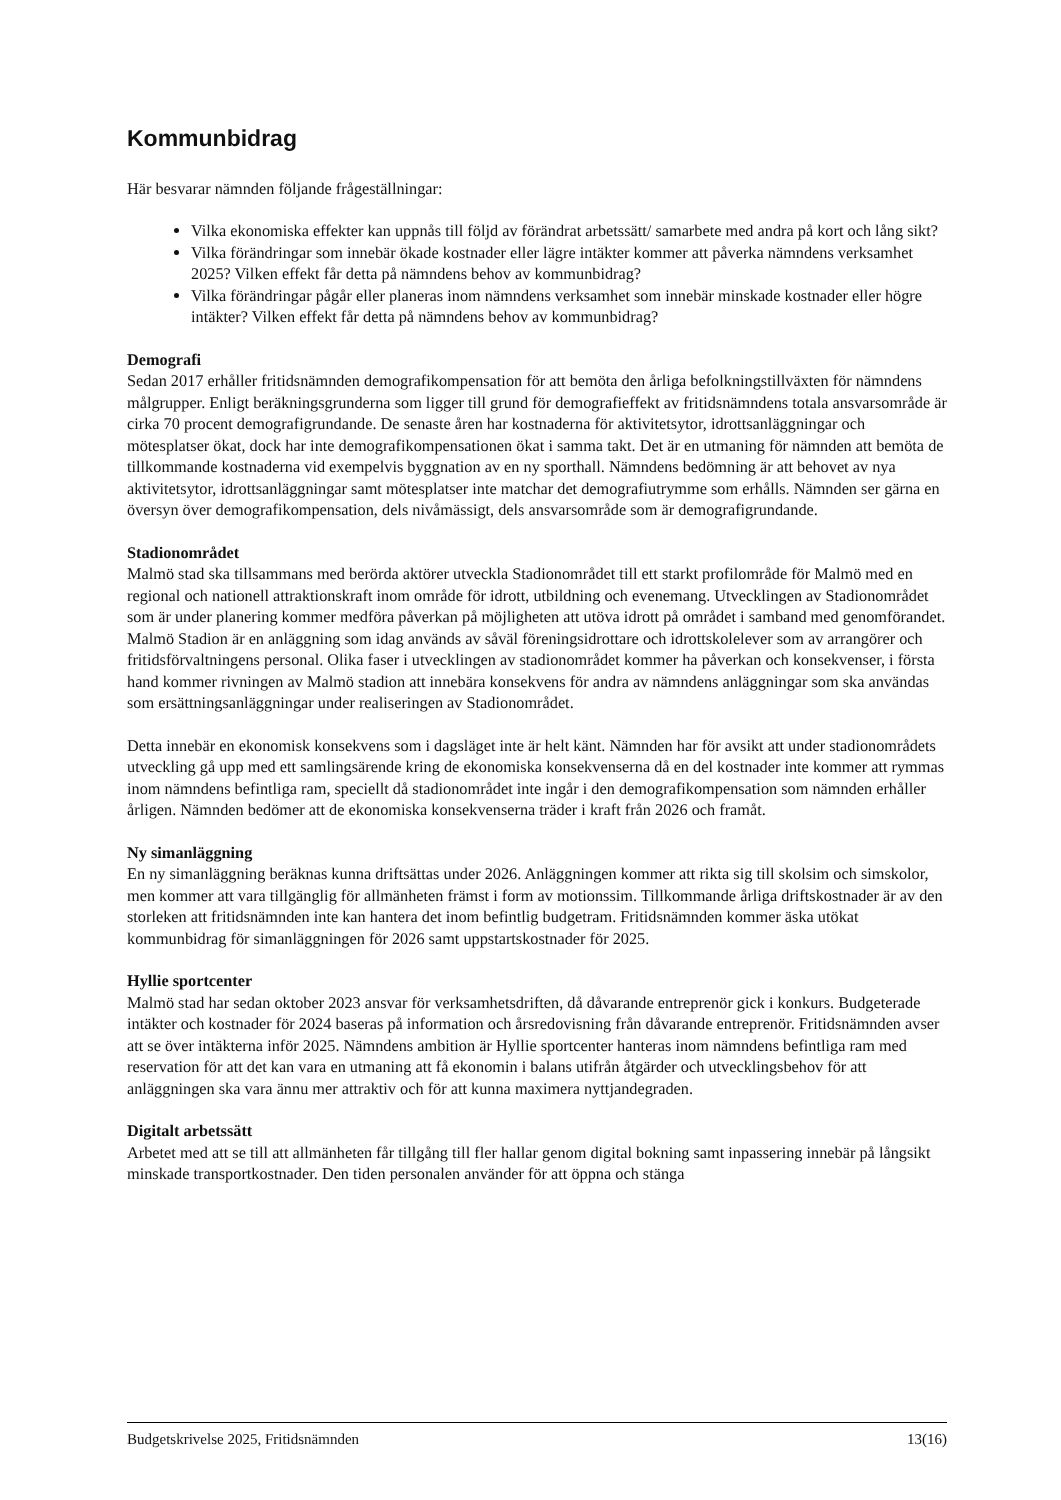Kommunbidrag
Här besvarar nämnden följande frågeställningar:
Vilka ekonomiska effekter kan uppnås till följd av förändrat arbetssätt/ samarbete med andra på kort och lång sikt?
Vilka förändringar som innebär ökade kostnader eller lägre intäkter kommer att påverka nämndens verksamhet 2025? Vilken effekt får detta på nämndens behov av kommunbidrag?
Vilka förändringar pågår eller planeras inom nämndens verksamhet som innebär minskade kostnader eller högre intäkter? Vilken effekt får detta på nämndens behov av kommunbidrag?
Demografi
Sedan 2017 erhåller fritidsnämnden demografikompensation för att bemöta den årliga befolkningstillväxten för nämndens målgrupper. Enligt beräkningsgrunderna som ligger till grund för demografieffekt av fritidsnämndens totala ansvarsområde är cirka 70 procent demografigrundande. De senaste åren har kostnaderna för aktivitetsytor, idrottsanläggningar och mötesplatser ökat, dock har inte demografikompensationen ökat i samma takt. Det är en utmaning för nämnden att bemöta de tillkommande kostnaderna vid exempelvis byggnation av en ny sporthall. Nämndens bedömning är att behovet av nya aktivitetsytor, idrottsanläggningar samt mötesplatser inte matchar det demografiutrymme som erhålls. Nämnden ser gärna en översyn över demografikompensation, dels nivåmässigt, dels ansvarsområde som är demografigrundande.
Stadionområdet
Malmö stad ska tillsammans med berörda aktörer utveckla Stadionområdet till ett starkt profilområde för Malmö med en regional och nationell attraktionskraft inom område för idrott, utbildning och evenemang. Utvecklingen av Stadionområdet som är under planering kommer medföra påverkan på möjligheten att utöva idrott på området i samband med genomförandet. Malmö Stadion är en anläggning som idag används av såväl föreningsidrottare och idrottskolelever som av arrangörer och fritidsförvaltningens personal. Olika faser i utvecklingen av stadionområdet kommer ha påverkan och konsekvenser, i första hand kommer rivningen av Malmö stadion att innebära konsekvens för andra av nämndens anläggningar som ska användas som ersättningsanläggningar under realiseringen av Stadionområdet.
Detta innebär en ekonomisk konsekvens som i dagsläget inte är helt känt. Nämnden har för avsikt att under stadionområdets utveckling gå upp med ett samlingsärende kring de ekonomiska konsekvenserna då en del kostnader inte kommer att rymmas inom nämndens befintliga ram, speciellt då stadionområdet inte ingår i den demografikompensation som nämnden erhåller årligen. Nämnden bedömer att de ekonomiska konsekvenserna träder i kraft från 2026 och framåt.
Ny simanläggning
En ny simanläggning beräknas kunna driftsättas under 2026. Anläggningen kommer att rikta sig till skolsim och simskolor, men kommer att vara tillgänglig för allmänheten främst i form av motionssim. Tillkommande årliga driftskostnader är av den storleken att fritidsnämnden inte kan hantera det inom befintlig budgetram. Fritidsnämnden kommer äska utökat kommunbidrag för simanläggningen för 2026 samt uppstartskostnader för 2025.
Hyllie sportcenter
Malmö stad har sedan oktober 2023 ansvar för verksamhetsdriften, då dåvarande entreprenör gick i konkurs. Budgeterade intäkter och kostnader för 2024 baseras på information och årsredovisning från dåvarande entreprenör. Fritidsnämnden avser att se över intäkterna inför 2025. Nämndens ambition är Hyllie sportcenter hanteras inom nämndens befintliga ram med reservation för att det kan vara en utmaning att få ekonomin i balans utifrån åtgärder och utvecklingsbehov för att anläggningen ska vara ännu mer attraktiv och för att kunna maximera nyttjandegraden.
Digitalt arbetssätt
Arbetet med att se till att allmänheten får tillgång till fler hallar genom digital bokning samt inpassering innebär på långsikt minskade transportkostnader. Den tiden personalen använder för att öppna och stänga
Budgetskrivelse 2025, Fritidsnämnden 13(16)